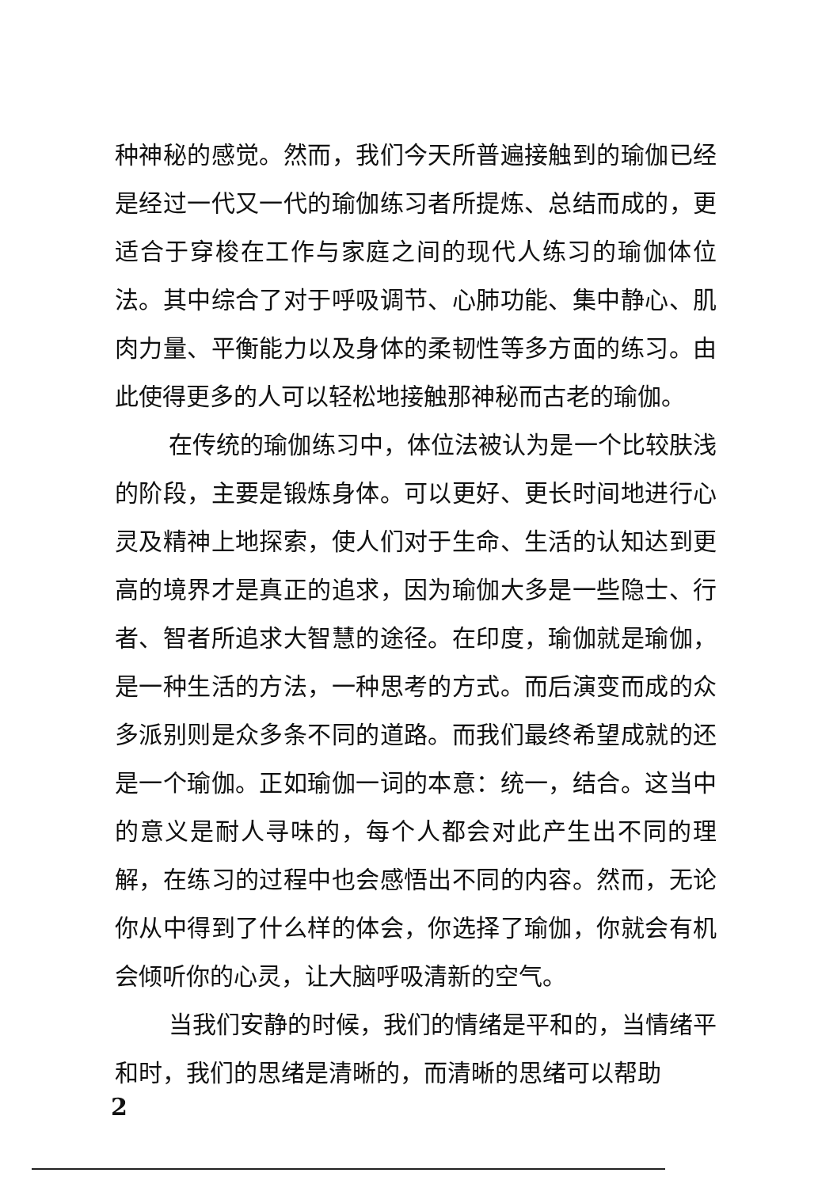种神秘的感觉。然而，我们今天所普遍接触到的瑜伽已经是经过一代又一代的瑜伽练习者所提炼、总结而成的，更适合于穿梭在工作与家庭之间的现代人练习的瑜伽体位法。其中综合了对于呼吸调节、心肺功能、集中静心、肌肉力量、平衡能力以及身体的柔韧性等多方面的练习。由此使得更多的人可以轻松地接触那神秘而古老的瑜伽。
在传统的瑜伽练习中，体位法被认为是一个比较肤浅的阶段，主要是锻炼身体。可以更好、更长时间地进行心灵及精神上地探索，使人们对于生命、生活的认知达到更高的境界才是真正的追求，因为瑜伽大多是一些隐士、行者、智者所追求大智慧的途径。在印度，瑜伽就是瑜伽，是一种生活的方法，一种思考的方式。而后演变而成的众多派别则是众多条不同的道路。而我们最终希望成就的还是一个瑜伽。正如瑜伽一词的本意：统一，结合。这当中的意义是耐人寻味的，每个人都会对此产生出不同的理解，在练习的过程中也会感悟出不同的内容。然而，无论你从中得到了什么样的体会，你选择了瑜伽，你就会有机会倾听你的心灵，让大脑呼吸清新的空气。
当我们安静的时候，我们的情绪是平和的，当情绪平和时，我们的思绪是清晰的，而清晰的思绪可以帮助
2